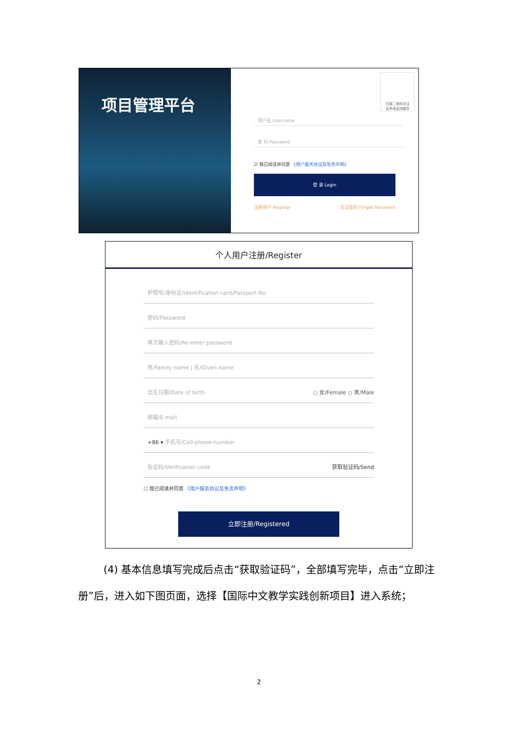项目管理平台
扫描二维码关注
后申请支持服务
用户名 Username
密 码 Password
☑ 我已阅读并同意 《用户服务协议及免责声明》
登 录 Login
注册用户 Register 忘记密码 Forget Password
个人用户注册/Register
护照号/身份证/Identification card/Passport No
密码/Password
再次输入密码/Re-enter password
姓/Family name | 名/Given name
出生日期/Date of birth ○ 女/Female ○ 男/Male
邮箱/E-mail
+86 ▾ 手机号/Cell-phone-number
验证码/Verification code 获取验证码/Send
☐ 我已阅读并同意 《用户服务协议及免责声明》
立即注册/Registered
(4) 基本信息填写完成后点击“获取验证码”，全部填写完毕，点击“立即注册”后，进入如下图页面，选择【国际中文教学实践创新项目】进入系统；
2